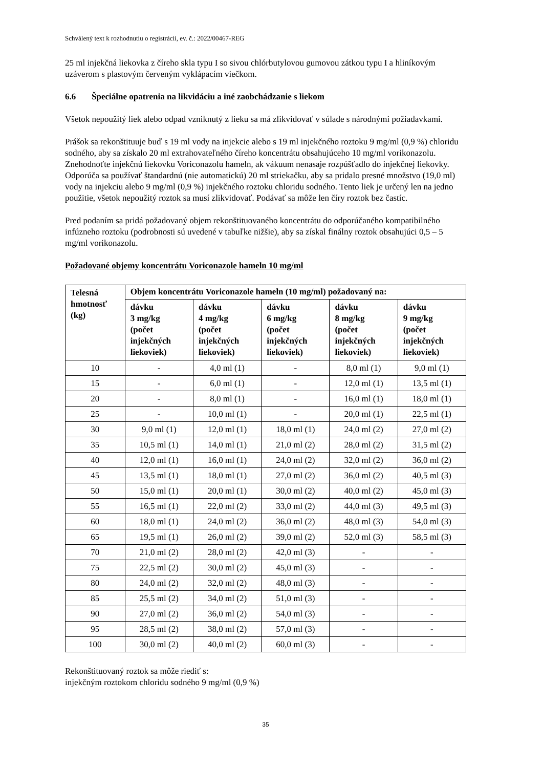Schválený text k rozhodnutiu o registrácii, ev. č.: 2022/00467-REG
25 ml injekčná liekovka z číreho skla typu I so sivou chlórbutylovou gumovou zátkou typu I a hliníkovým uzáverom s plastovým červeným vyklápacím viečkom.
6.6 Špeciálne opatrenia na likvidáciu a iné zaobchádzanie s liekom
Všetok nepoužitý liek alebo odpad vzniknutý z lieku sa má zlikvidovať v súlade s národnými požiadavkami.
Prášok sa rekonštituuje buď s 19 ml vody na injekcie alebo s 19 ml injekčného roztoku 9 mg/ml (0,9 %) chloridu sodného, aby sa získalo 20 ml extrahovateľného číreho koncentrátu obsahujúceho 10 mg/ml vorikonazolu. Znehodnoťte injekčnú liekovku Voriconazolu hameln, ak vákuum nenasaje rozpúšťadlo do injekčnej liekovky. Odporúča sa používať štandardnú (nie automatickú) 20 ml striekačku, aby sa pridalo presné množstvo (19,0 ml) vody na injekciu alebo 9 mg/ml (0,9 %) injekčného roztoku chloridu sodného. Tento liek je určený len na jedno použitie, všetok nepoužitý roztok sa musí zlikvidovať. Podávať sa môže len číry roztok bez častíc.
Pred podaním sa pridá požadovaný objem rekonštituovaného koncentrátu do odporúčaného kompatibilného infúzneho roztoku (podrobnosti sú uvedené v tabuľke nižšie), aby sa získal finálny roztok obsahujúci 0,5 – 5 mg/ml vorikonazolu.
Požadované objemy koncentrátu Voriconazole hameln 10 mg/ml
| Telesná hmotnosť (kg) | Objem koncentrátu Voriconazole hameln (10 mg/ml) požadovaný na: | | | | |
| --- | --- | --- | --- | --- | --- |
| | dávku 3 mg/kg (počet injekčných liekoviek) | dávku 4 mg/kg (počet injekčných liekoviek) | dávku 6 mg/kg (počet injekčných liekoviek) | dávku 8 mg/kg (počet injekčných liekoviek) | dávku 9 mg/kg (počet injekčných liekoviek) |
| 10 | - | 4,0 ml (1) | - | 8,0 ml (1) | 9,0 ml (1) |
| 15 | - | 6,0 ml (1) | - | 12,0 ml (1) | 13,5 ml (1) |
| 20 | - | 8,0 ml (1) | - | 16,0 ml (1) | 18,0 ml (1) |
| 25 | - | 10,0 ml (1) | - | 20,0 ml (1) | 22,5 ml (1) |
| 30 | 9,0 ml (1) | 12,0 ml (1) | 18,0 ml (1) | 24,0 ml (2) | 27,0 ml (2) |
| 35 | 10,5 ml (1) | 14,0 ml (1) | 21,0 ml (2) | 28,0 ml (2) | 31,5 ml (2) |
| 40 | 12,0 ml (1) | 16,0 ml (1) | 24,0 ml (2) | 32,0 ml (2) | 36,0 ml (2) |
| 45 | 13,5 ml (1) | 18,0 ml (1) | 27,0 ml (2) | 36,0 ml (2) | 40,5 ml (3) |
| 50 | 15,0 ml (1) | 20,0 ml (1) | 30,0 ml (2) | 40,0 ml (2) | 45,0 ml (3) |
| 55 | 16,5 ml (1) | 22,0 ml (2) | 33,0 ml (2) | 44,0 ml (3) | 49,5 ml (3) |
| 60 | 18,0 ml (1) | 24,0 ml (2) | 36,0 ml (2) | 48,0 ml (3) | 54,0 ml (3) |
| 65 | 19,5 ml (1) | 26,0 ml (2) | 39,0 ml (2) | 52,0 ml (3) | 58,5 ml (3) |
| 70 | 21,0 ml (2) | 28,0 ml (2) | 42,0 ml (3) | - | - |
| 75 | 22,5 ml (2) | 30,0 ml (2) | 45,0 ml (3) | - | - |
| 80 | 24,0 ml (2) | 32,0 ml (2) | 48,0 ml (3) | - | - |
| 85 | 25,5 ml (2) | 34,0 ml (2) | 51,0 ml (3) | - | - |
| 90 | 27,0 ml (2) | 36,0 ml (2) | 54,0 ml (3) | - | - |
| 95 | 28,5 ml (2) | 38,0 ml (2) | 57,0 ml (3) | - | - |
| 100 | 30,0 ml (2) | 40,0 ml (2) | 60,0 ml (3) | - | - |
Rekonštituovaný roztok sa môže riediť s:
injekčným roztokom chloridu sodného 9 mg/ml (0,9 %)
35